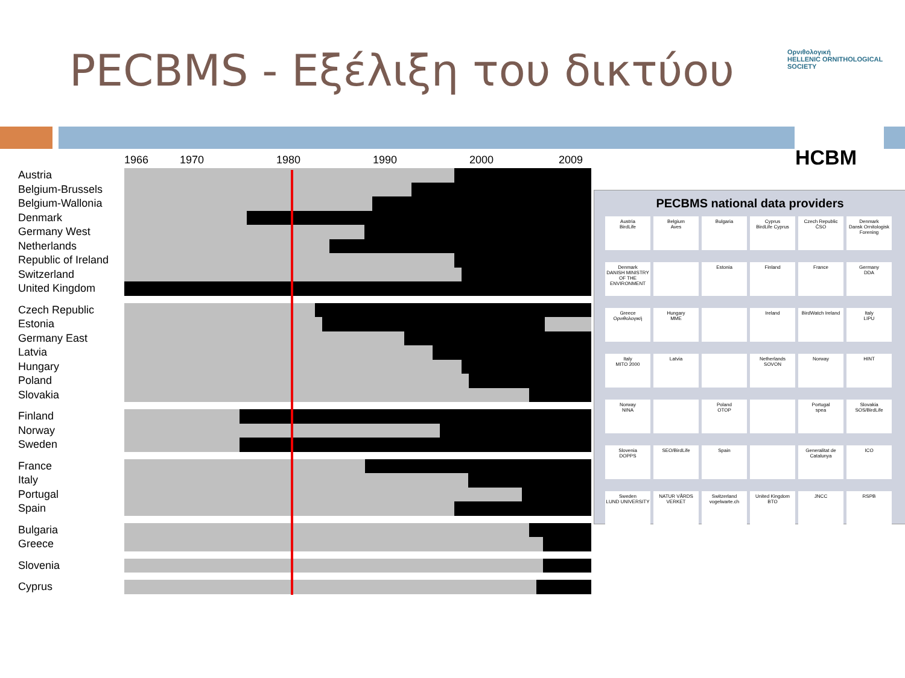PECBMS - Εξέλιξη του δικτύου
Ορνιθολογική
HELLENIC ORNITHOLOGICAL SOCIETY
HCBM
1966 1970 1980 1990 2000 2009
Austria
Belgium-Brussels
Belgium-Wallonia
Denmark
Germany West
Netherlands
Republic of Ireland
Switzerland
United Kingdom
Czech Republic
Estonia
Germany East
Latvia
Hungary
Poland
Slovakia
Finland
Norway
Sweden
France
Italy
Portugal
Spain
Bulgaria
Greece
Slovenia
Cyprus
PECBMS national data providers
Austria
BirdLife
Belgium
Aves
Bulgaria
Cyprus
BirdLife Cyprus
Czech Republic
ČSO
Denmark
Dansk Ornitologisk Forening
Denmark
DANISH MINISTRY OF THE ENVIRONMENT
Estonia
Finland
France
Germany
DDA
Greece
Ορνιθολογική
Hungary
MME
Ireland
BirdWatch Ireland
Italy
LIPU
Italy
MITO 2000
Latvia
Netherlands
SOVON
Norway
HINT
Norway
NINA
Poland
OTOP
Portugal
spea
Slovakia
SOS/BirdLife
Slovenia
DOPPS
SEO/BirdLife
Spain
Generalitat de Catalunya
ICO
Sweden
LUND UNIVERSITY
NATUR VÅRDS VERKET
Switzerland
vogelwarte.ch
United Kingdom
BTO
JNCC
RSPB